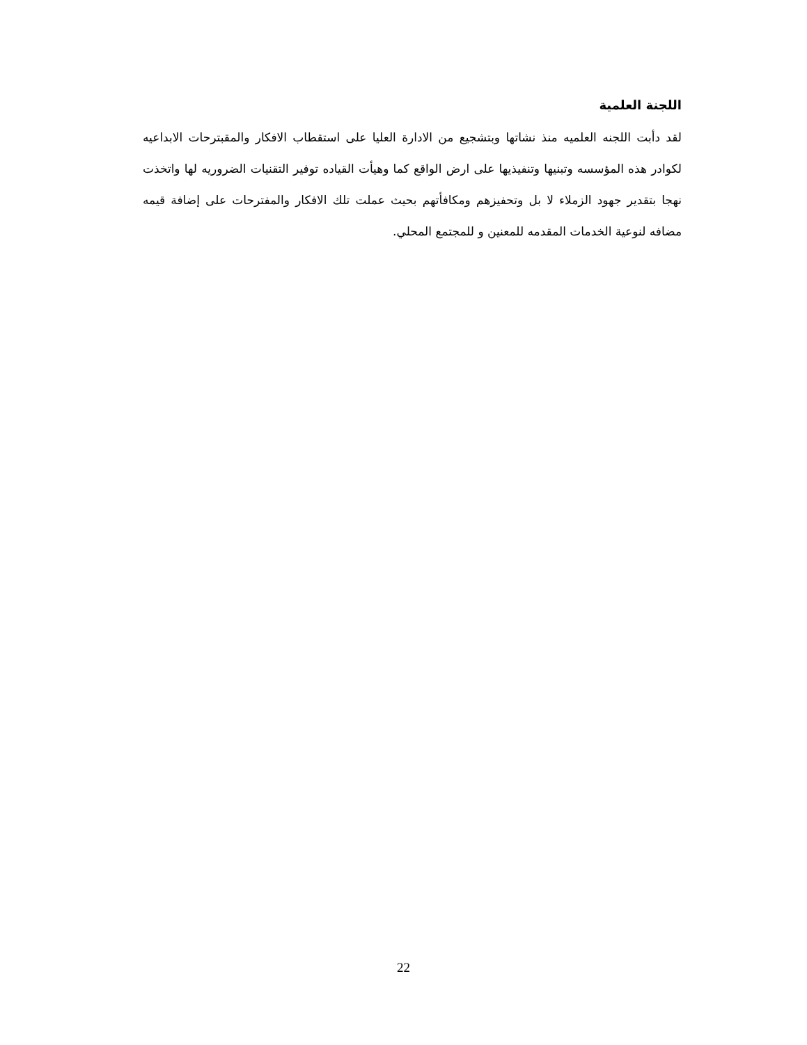اللجنة العلمية
لقد دأبت اللجنه العلميه منذ نشاتها وبتشجيع من الادارة العليا على استقطاب الافكار والمقبترحات الابداعيه لكوادر هذه المؤسسه وتبنيها وتنفيذيها على ارض الواقع كما وهيأت القياده توفير التقنيات الضروريه لها واتخذت نهجا بتقدير جهود الزملاء لا بل وتحفيزهم ومكافأتهم بحيث عملت تلك الافكار والمفترحات على إضافة قيمه مضافه لنوعية الخدمات المقدمه للمعنين و للمجتمع المحلي.
22